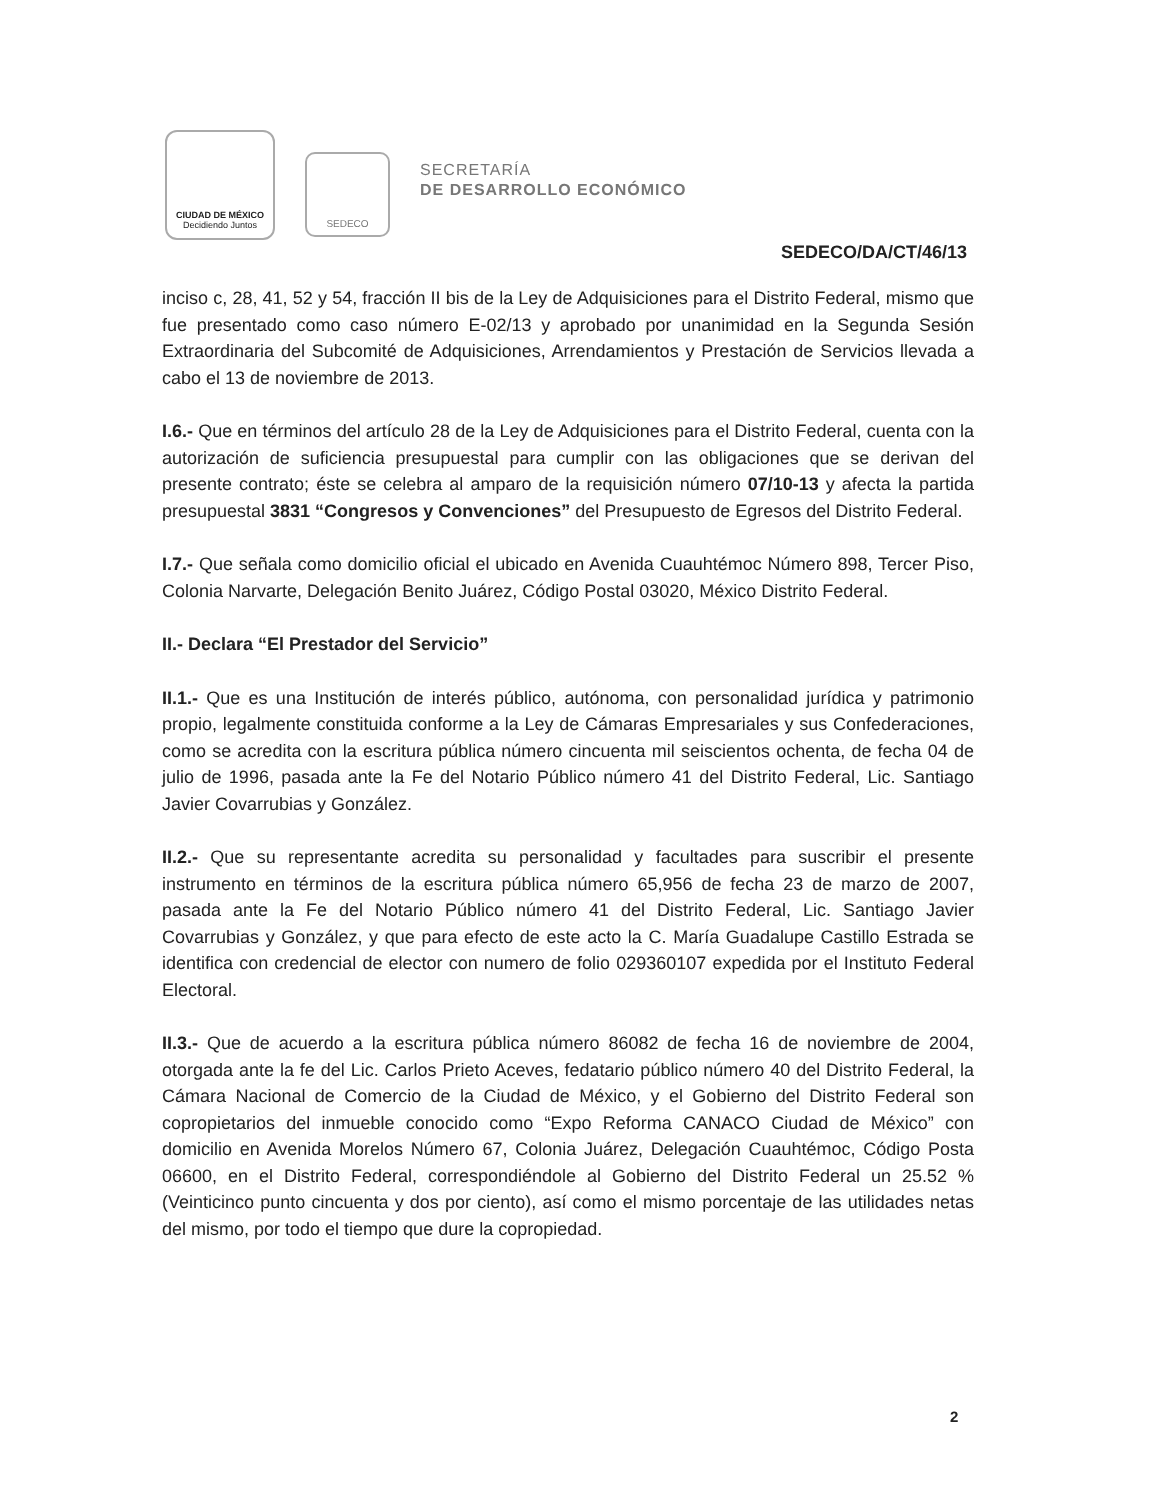CIUDAD DE MÉXICO
Decidiendo Juntos
SEDECO
SECRETARÍA
DE DESARROLLO ECONÓMICO
SEDECO/DA/CT/46/13
inciso c, 28, 41, 52 y 54, fracción II bis de la Ley de Adquisiciones para el Distrito Federal, mismo que fue presentado como caso número E-02/13 y aprobado por unanimidad en la Segunda Sesión Extraordinaria del Subcomité de Adquisiciones, Arrendamientos y Prestación de Servicios llevada a cabo el 13 de noviembre de 2013.
I.6.- Que en términos del artículo 28 de la Ley de Adquisiciones para el Distrito Federal, cuenta con la autorización de suficiencia presupuestal para cumplir con las obligaciones que se derivan del presente contrato; éste se celebra al amparo de la requisición número 07/10-13 y afecta la partida presupuestal 3831 “Congresos y Convenciones” del Presupuesto de Egresos del Distrito Federal.
I.7.- Que señala como domicilio oficial el ubicado en Avenida Cuauhtémoc Número 898, Tercer Piso, Colonia Narvarte, Delegación Benito Juárez, Código Postal 03020, México Distrito Federal.
II.- Declara “El Prestador del Servicio”
II.1.- Que es una Institución de interés público, autónoma, con personalidad jurídica y patrimonio propio, legalmente constituida conforme a la Ley de Cámaras Empresariales y sus Confederaciones, como se acredita con la escritura pública número cincuenta mil seiscientos ochenta, de fecha 04 de julio de 1996, pasada ante la Fe del Notario Público número 41 del Distrito Federal, Lic. Santiago Javier Covarrubias y González.
II.2.- Que su representante acredita su personalidad y facultades para suscribir el presente instrumento en términos de la escritura pública número 65,956 de fecha 23 de marzo de 2007, pasada ante la Fe del Notario Público número 41 del Distrito Federal, Lic. Santiago Javier Covarrubias y González, y que para efecto de este acto la C. María Guadalupe Castillo Estrada se identifica con credencial de elector con numero de folio 029360107 expedida por el Instituto Federal Electoral.
II.3.- Que de acuerdo a la escritura pública número 86082 de fecha 16 de noviembre de 2004, otorgada ante la fe del Lic. Carlos Prieto Aceves, fedatario público número 40 del Distrito Federal, la Cámara Nacional de Comercio de la Ciudad de México, y el Gobierno del Distrito Federal son copropietarios del inmueble conocido como “Expo Reforma CANACO Ciudad de México” con domicilio en Avenida Morelos Número 67, Colonia Juárez, Delegación Cuauhtémoc, Código Posta 06600, en el Distrito Federal, correspondiéndole al Gobierno del Distrito Federal un 25.52 % (Veinticinco punto cincuenta y dos por ciento), así como el mismo porcentaje de las utilidades netas del mismo, por todo el tiempo que dure la copropiedad.
2